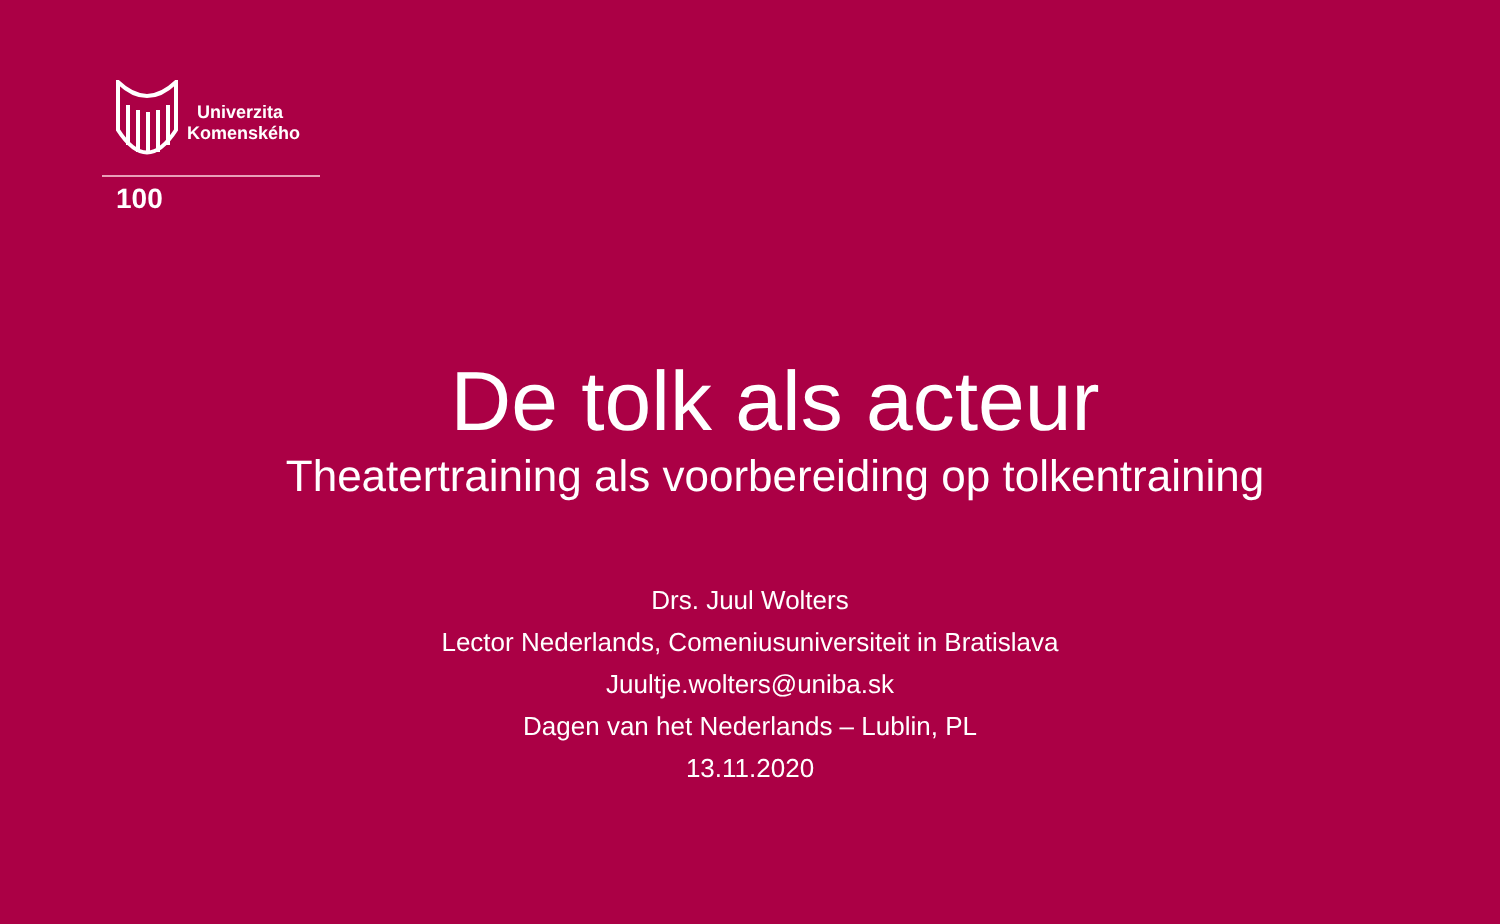Univerzita
Komenského
100
De tolk als acteur
Theatertraining als voorbereiding op tolkentraining
Drs. Juul Wolters
Lector Nederlands, Comeniusuniversiteit in Bratislava
Juultje.wolters@uniba.sk
Dagen van het Nederlands – Lublin, PL
13.11.2020